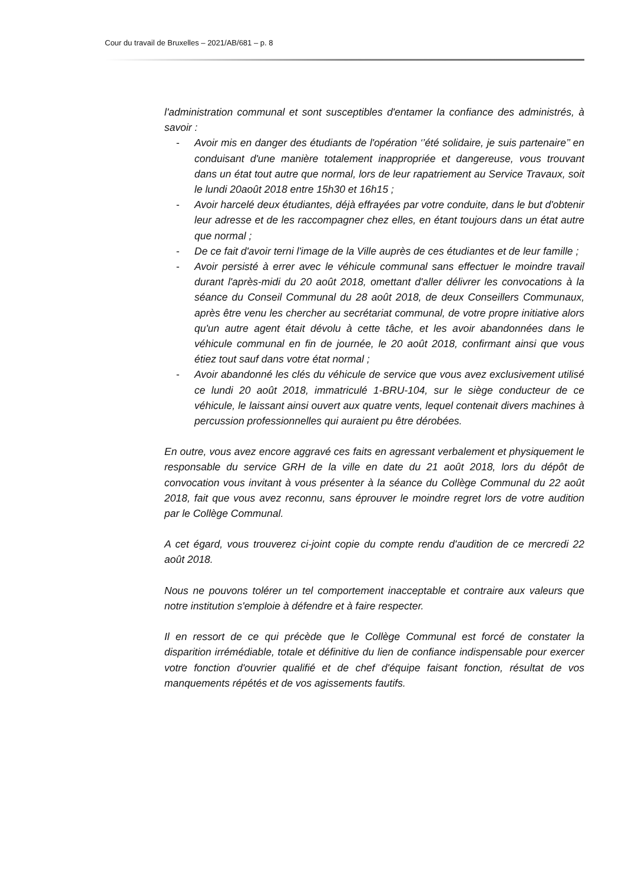Cour du travail de Bruxelles – 2021/AB/681 – p. 8
l'administration communal et sont susceptibles d'entamer la confiance des administrés, à savoir :
- Avoir mis en danger des étudiants de l'opération ‘’été solidaire, je suis partenaire’’ en conduisant d'une manière totalement inappropriée et dangereuse, vous trouvant dans un état tout autre que normal, lors de leur rapatriement au Service Travaux, soit le lundi 20août 2018 entre 15h30 et 16h15 ;
- Avoir harcelé deux étudiantes, déjà effrayées par votre conduite, dans le but d'obtenir leur adresse et de les raccompagner chez elles, en étant toujours dans un état autre que normal ;
- De ce fait d'avoir terni l'image de la Ville auprès de ces étudiantes et de leur famille ;
- Avoir persisté à errer avec le véhicule communal sans effectuer le moindre travail durant l'après-midi du 20 août 2018, omettant d'aller délivrer les convocations à la séance du Conseil Communal du 28 août 2018, de deux Conseillers Communaux, après être venu les chercher au secrétariat communal, de votre propre initiative alors qu'un autre agent était dévolu à cette tâche, et les avoir abandonnées dans le véhicule communal en fin de journée, le 20 août 2018, confirmant ainsi que vous étiez tout sauf dans votre état normal ;
- Avoir abandonné les clés du véhicule de service que vous avez exclusivement utilisé ce lundi 20 août 2018, immatriculé 1-BRU-104, sur le siège conducteur de ce véhicule, le laissant ainsi ouvert aux quatre vents, lequel contenait divers machines à percussion professionnelles qui auraient pu être dérobées.
En outre, vous avez encore aggravé ces faits en agressant verbalement et physiquement le responsable du service GRH de la ville en date du 21 août 2018, lors du dépôt de convocation vous invitant à vous présenter à la séance du Collège Communal du 22 août 2018, fait que vous avez reconnu, sans éprouver le moindre regret lors de votre audition par le Collège Communal.
A cet égard, vous trouverez ci-joint copie du compte rendu d'audition de ce mercredi 22 août 2018.
Nous ne pouvons tolérer un tel comportement inacceptable et contraire aux valeurs que notre institution s'emploie à défendre et à faire respecter.
Il en ressort de ce qui précède que le Collège Communal est forcé de constater la disparition irrémédiable, totale et définitive du lien de confiance indispensable pour exercer votre fonction d'ouvrier qualifié et de chef d'équipe faisant fonction, résultat de vos manquements répétés et de vos agissements fautifs.